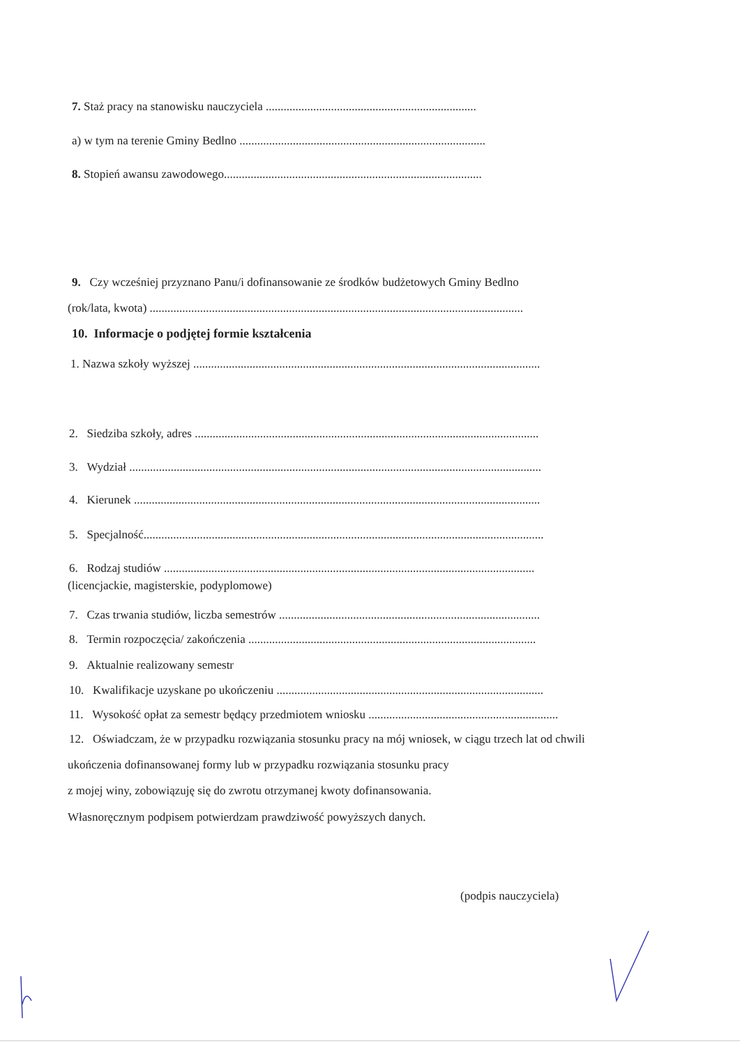7. Staż pracy na stanowisku nauczyciela .......................................................................
a) w tym na terenie Gminy Bedlno ...................................................................................
8. Stopień awansu zawodowego.......................................................................................
9. Czy wcześniej przyznano Panu/i dofinansowanie ze środków budżetowych Gminy Bedlno
(rok/lata, kwota) ..............................................................................................................................
10. Informacje o podjętej formie kształcenia
1. Nazwa szkoły wyższej .....................................................................................................................
2. Siedziba szkoły, adres ....................................................................................................................
3. Wydział ...........................................................................................................................................
4. Kierunek .........................................................................................................................................
5. Specjalność.......................................................................................................................................
6. Rodzaj studiów .............................................................................................................................
(licencjackie, magisterskie, podyplomowe)
7. Czas trwania studiów, liczba semestrów ........................................................................................
8. Termin rozpoczęcia/ zakończenia .................................................................................................
9. Aktualnie realizowany semestr
10. Kwalifikacje uzyskane po ukończeniu ..........................................................................................
11. Wysokość opłat za semestr będący przedmiotem wniosku ................................................................
12. Oświadczam, że w przypadku rozwiązania stosunku pracy na mój wniosek, w ciągu trzech lat od chwili
ukończenia dofinansowanej formy lub w przypadku rozwiązania stosunku pracy
z mojej winy, zobowiązuję się do zwrotu otrzymanej kwoty dofinansowania.
Własnoręcznym podpisem potwierdzam prawdziwość powyższych danych.
(podpis nauczyciela)